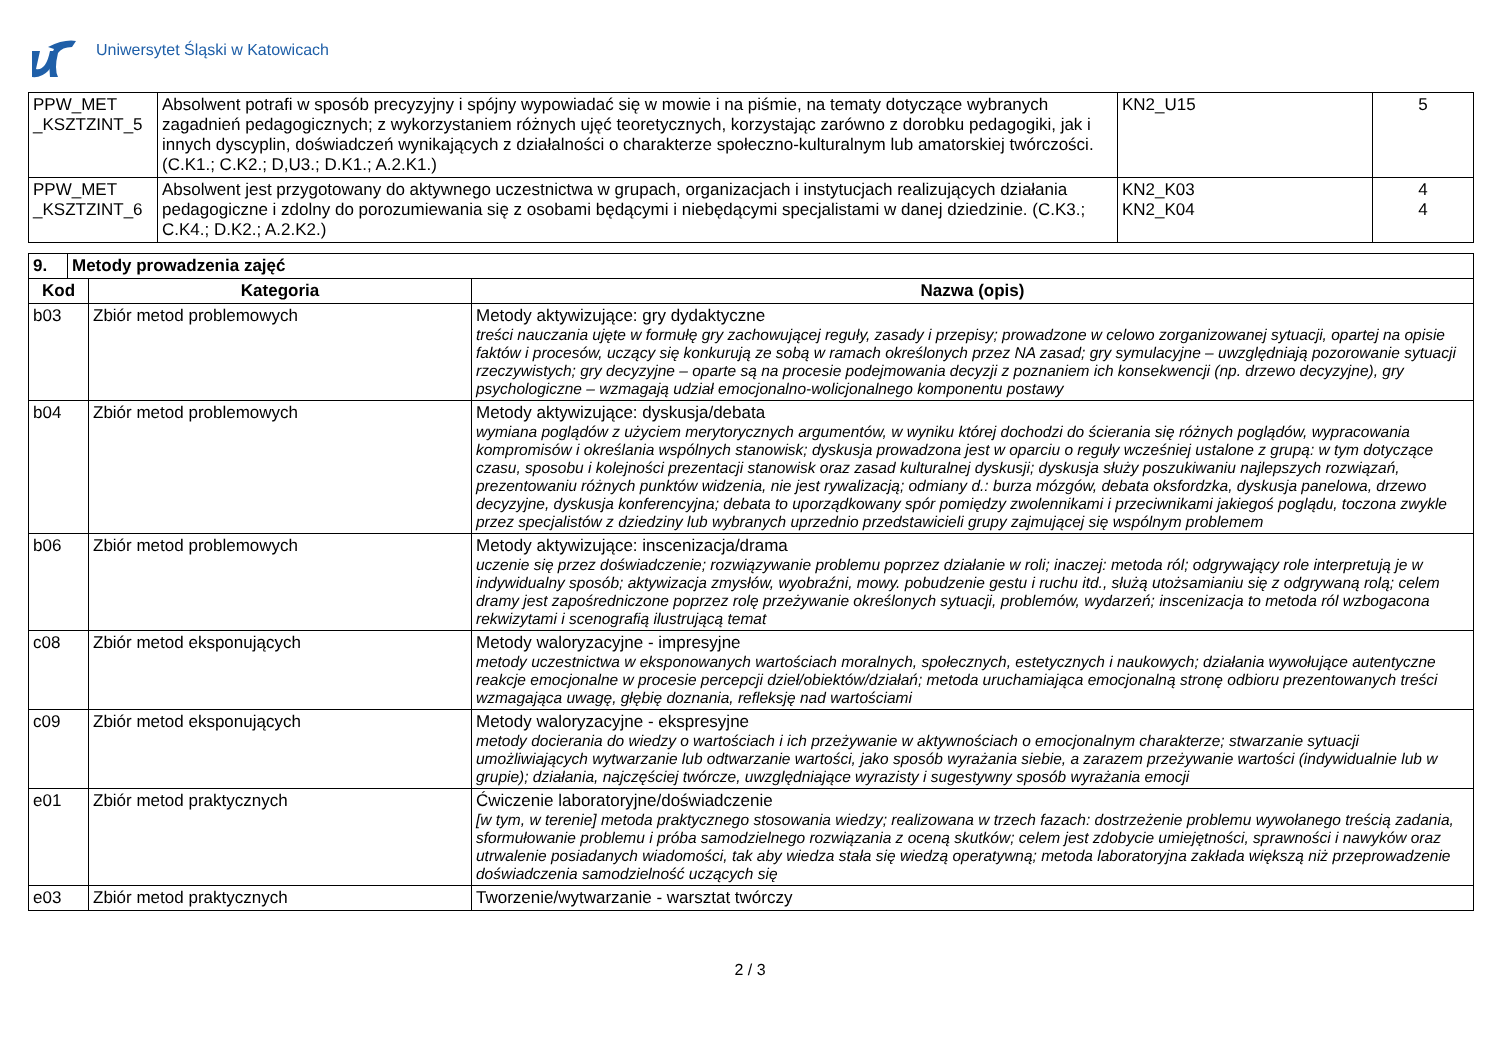Uniwersytet Śląski w Katowicach
| PPW_MET _KSZTZINT_5 | Absolwent potrafi w sposób precyzyjny i spójny wypowiadać się w mowie i na piśmie, na tematy dotyczące wybranych zagadnień pedagogicznych; z wykorzystaniem różnych ujęć teoretycznych, korzystając zarówno z dorobku pedagogiki, jak i innych dyscyplin, doświadczeń wynikających z działalności o charakterze społeczno-kulturalnym lub amatorskiej twórczości. (C.K1.; C.K2.; D,U3.; D.K1.; A.2.K1.) | KN2_U15 | 5 |
| PPW_MET _KSZTZINT_6 | Absolwent jest przygotowany do aktywnego uczestnictwa w grupach, organizacjach i instytucjach realizujących działania pedagogiczne i zdolny do porozumiewania się z osobami będącymi i niebędącymi specjalistami w danej dziedzinie. (C.K3.; C.K4.; D.K2.; A.2.K2.) | KN2_K03 KN2_K04 | 4 4 |
| 9. | Metody prowadzenia zajęć | | |
| --- | --- | --- | --- |
| Kod | | Kategoria | Nazwa (opis) |
| b03 | | Zbiór metod problemowych | Metody aktywizujące: gry dydaktyczne treści nauczania ujęte w formułę gry zachowującej reguły, zasady i przepisy; prowadzone w celowo zorganizowanej sytuacji, opartej na opisie faktów i procesów, uczący się konkurują ze sobą w ramach określonych przez NA zasad; gry symulacyjne – uwzględniają pozorowanie sytuacji rzeczywistych; gry decyzyjne – oparte są na procesie podejmowania decyzji z poznaniem ich konsekwencji (np. drzewo decyzyjne), gry psychologiczne – wzmagają udział emocjonalno-wolicjonalnego komponentu postawy |
| b04 | | Zbiór metod problemowych | Metody aktywizujące: dyskusja/debata wymiana poglądów z użyciem merytorycznych argumentów, w wyniku której dochodzi do ścierania się różnych poglądów, wypracowania kompromisów i określania wspólnych stanowisk; dyskusja prowadzona jest w oparciu o reguły wcześniej ustalone z grupą: w tym dotyczące czasu, sposobu i kolejności prezentacji stanowisk oraz zasad kulturalnej dyskusji; dyskusja służy poszukiwaniu najlepszych rozwiązań, prezentowaniu różnych punktów widzenia, nie jest rywalizacją; odmiany d.: burza mózgów, debata oksfordzka, dyskusja panelowa, drzewo decyzyjne, dyskusja konferencyjna; debata to uporządkowany spór pomiędzy zwolennikami i przeciwnikami jakiegoś poglądu, toczona zwykle przez specjalistów z dziedziny lub wybranych uprzednio przedstawicieli grupy zajmującej się wspólnym problemem |
| b06 | | Zbiór metod problemowych | Metody aktywizujące: inscenizacja/drama uczenie się przez doświadczenie; rozwiązywanie problemu poprzez działanie w roli; inaczej: metoda ról; odgrywający role interpretują je w indywidualny sposób; aktywizacja zmysłów, wyobraźni, mowy. pobudzenie gestu i ruchu itd., służą utożsamianiu się z odgrywaną rolą; celem dramy jest zapośredniczone poprzez rolę przeżywanie określonych sytuacji, problemów, wydarzeń; inscenizacja to metoda ról wzbogacona rekwizytami i scenografią ilustrującą temat |
| c08 | | Zbiór metod eksponujących | Metody waloryzacyjne - impresyjne metody uczestnictwa w eksponowanych wartościach moralnych, społecznych, estetycznych i naukowych; działania wywołujące autentyczne reakcje emocjonalne w procesie percepcji dzieł/obiektów/działań; metoda uruchamiająca emocjonalną stronę odbioru prezentowanych treści wzmagająca uwagę, głębię doznania, refleksję nad wartościami |
| c09 | | Zbiór metod eksponujących | Metody waloryzacyjne - ekspresyjne metody docierania do wiedzy o wartościach i ich przeżywanie w aktywnościach o emocjonalnym charakterze; stwarzanie sytuacji umożliwiających wytwarzanie lub odtwarzanie wartości, jako sposób wyrażania siebie, a zarazem przeżywanie wartości (indywidualnie lub w grupie); działania, najczęściej twórcze, uwzględniające wyrazisty i sugestywny sposób wyrażania emocji |
| e01 | | Zbiór metod praktycznych | Ćwiczenie laboratoryjne/doświadczenie [w tym, w terenie] metoda praktycznego stosowania wiedzy; realizowana w trzech fazach: dostrzeżenie problemu wywołanego treścią zadania, sformułowanie problemu i próba samodzielnego rozwiązania z oceną skutków; celem jest zdobycie umiejętności, sprawności i nawyków oraz utrwalenie posiadanych wiadomości, tak aby wiedza stała się wiedzą operatywną; metoda laboratoryjna zakłada większą niż przeprowadzenie doświadczenia samodzielność uczących się |
| e03 | | Zbiór metod praktycznych | Tworzenie/wytwarzanie - warsztat twórczy |
2 / 3